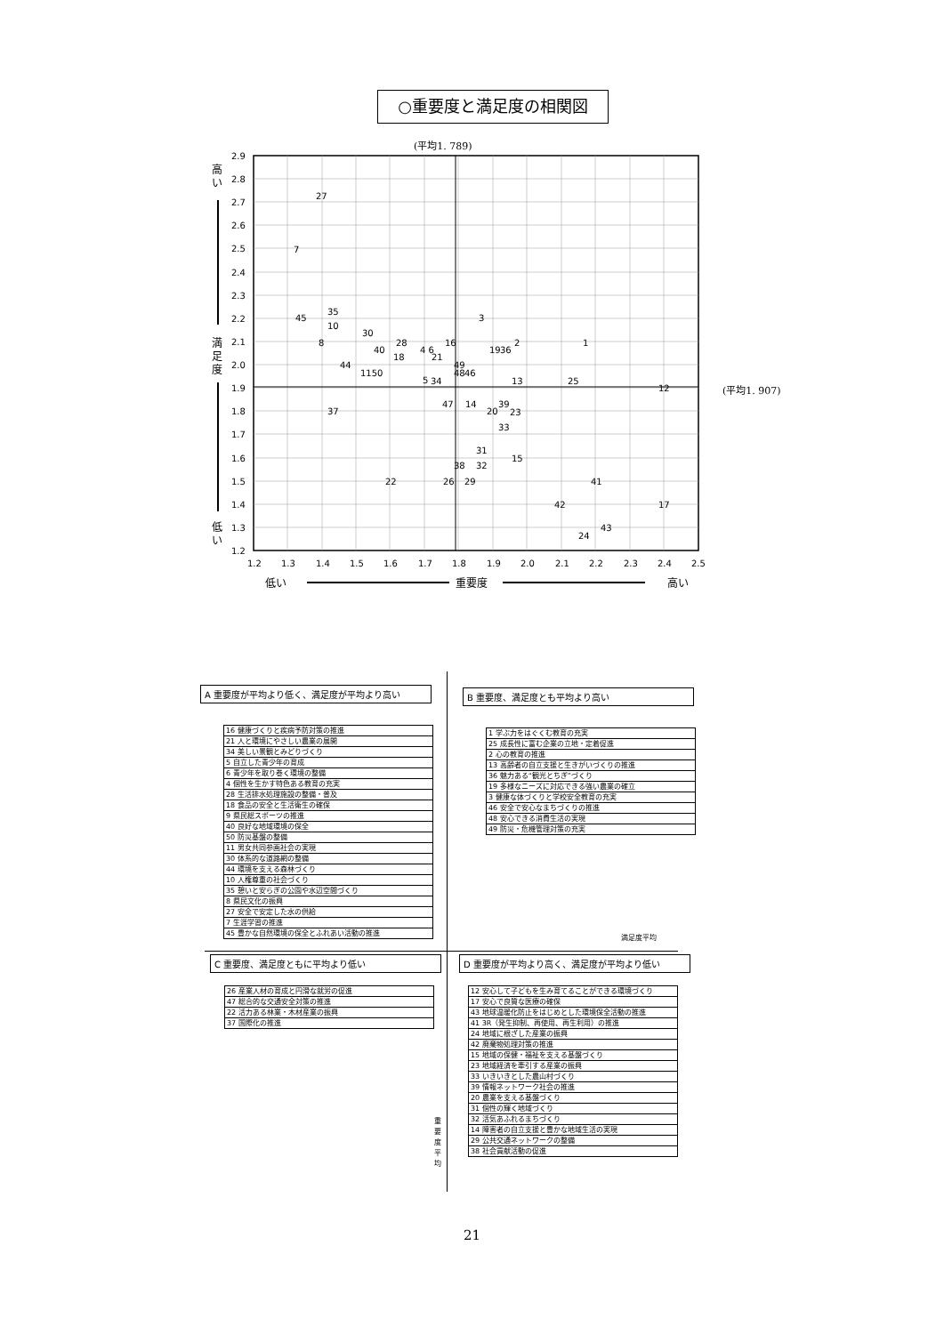○重要度と満足度の相関図
(平均1. 789)
(平均1. 907)
2.9
2.8
2.7
2.6
2.5
2.4
2.3
2.2
2.1
2.0
1.9
1.8
1.7
1.6
1.5
1.4
1.3
1.2
1.2
1.3
1.4
1.5
1.6
1.7
1.8
1.9
2.0
2.1
2.2
2.3
2.4
2.5
高
い
満
足
度
低
い
低い
重要度
高い
27
7
45
35
10
8
30
28
40
4 6
16
3
2
1
19
36
18
21
44
49
1150
48
46
5
34
13
25
12
37
47
14
39
20
23
33
31
15
38
32
22
26
29
41
42
17
43
24
A 重要度が平均より低く、満足度が平均より高い
| 16 健康づくりと疾病予防対策の推進 |
| 21 人と環境にやさしい農業の展開 |
| 34 美しい景観とみどりづくり |
| 5 自立した青少年の育成 |
| 6 青少年を取り巻く環境の整備 |
| 4 個性を生かす特色ある教育の充実 |
| 28 生活排水処理施設の整備・普及 |
| 18 食品の安全と生活衛生の確保 |
| 9 県民総スポーツの推進 |
| 40 良好な地域環境の保全 |
| 50 防災基盤の整備 |
| 11 男女共同参画社会の実現 |
| 30 体系的な道路網の整備 |
| 44 環境を支える森林づくり |
| 10 人権尊重の社会づくり |
| 35 憩いと安らぎの公園や水辺空間づくり |
| 8 県民文化の振興 |
| 27 安全で安定した水の供給 |
| 7 生涯学習の推進 |
| 45 豊かな自然環境の保全とふれあい活動の推進 |
B 重要度、満足度とも平均より高い
| 1 学ぶ力をはぐくむ教育の充実 |
| 25 成長性に富む企業の立地・定着促進 |
| 2 心の教育の推進 |
| 13 高齢者の自立支援と生きがいづくりの推進 |
| 36 魅力ある“観光とちぎ”づくり |
| 19 多様なニーズに対応できる強い農業の確立 |
| 3 健康な体づくりと学校安全教育の充実 |
| 46 安全で安心なまちづくりの推進 |
| 48 安心できる消費生活の実現 |
| 49 防災・危機管理対策の充実 |
満足度平均
C 重要度、満足度ともに平均より低い
| 26 産業人材の育成と円滑な就労の促進 |
| 47 総合的な交通安全対策の推進 |
| 22 活力ある林業・木材産業の振興 |
| 37 国際化の推進 |
D 重要度が平均より高く、満足度が平均より低い
| 12 安心して子どもを生み育てることができる環境づくり |
| 17 安心で良質な医療の確保 |
| 43 地球温暖化防止をはじめとした環境保全活動の推進 |
| 41 3R（発生抑制、再使用、再生利用）の推進 |
| 24 地域に根ざした産業の振興 |
| 42 廃棄物処理対策の推進 |
| 15 地域の保健・福祉を支える基盤づくり |
| 23 地域経済を牽引する産業の振興 |
| 33 いきいきとした農山村づくり |
| 39 情報ネットワーク社会の推進 |
| 20 農業を支える基盤づくり |
| 31 個性の輝く地域づくり |
| 32 活気あふれるまちづくり |
| 14 障害者の自立支援と豊かな地域生活の実現 |
| 29 公共交通ネットワークの整備 |
| 38 社会貢献活動の促進 |
重 要 度 平 均
21